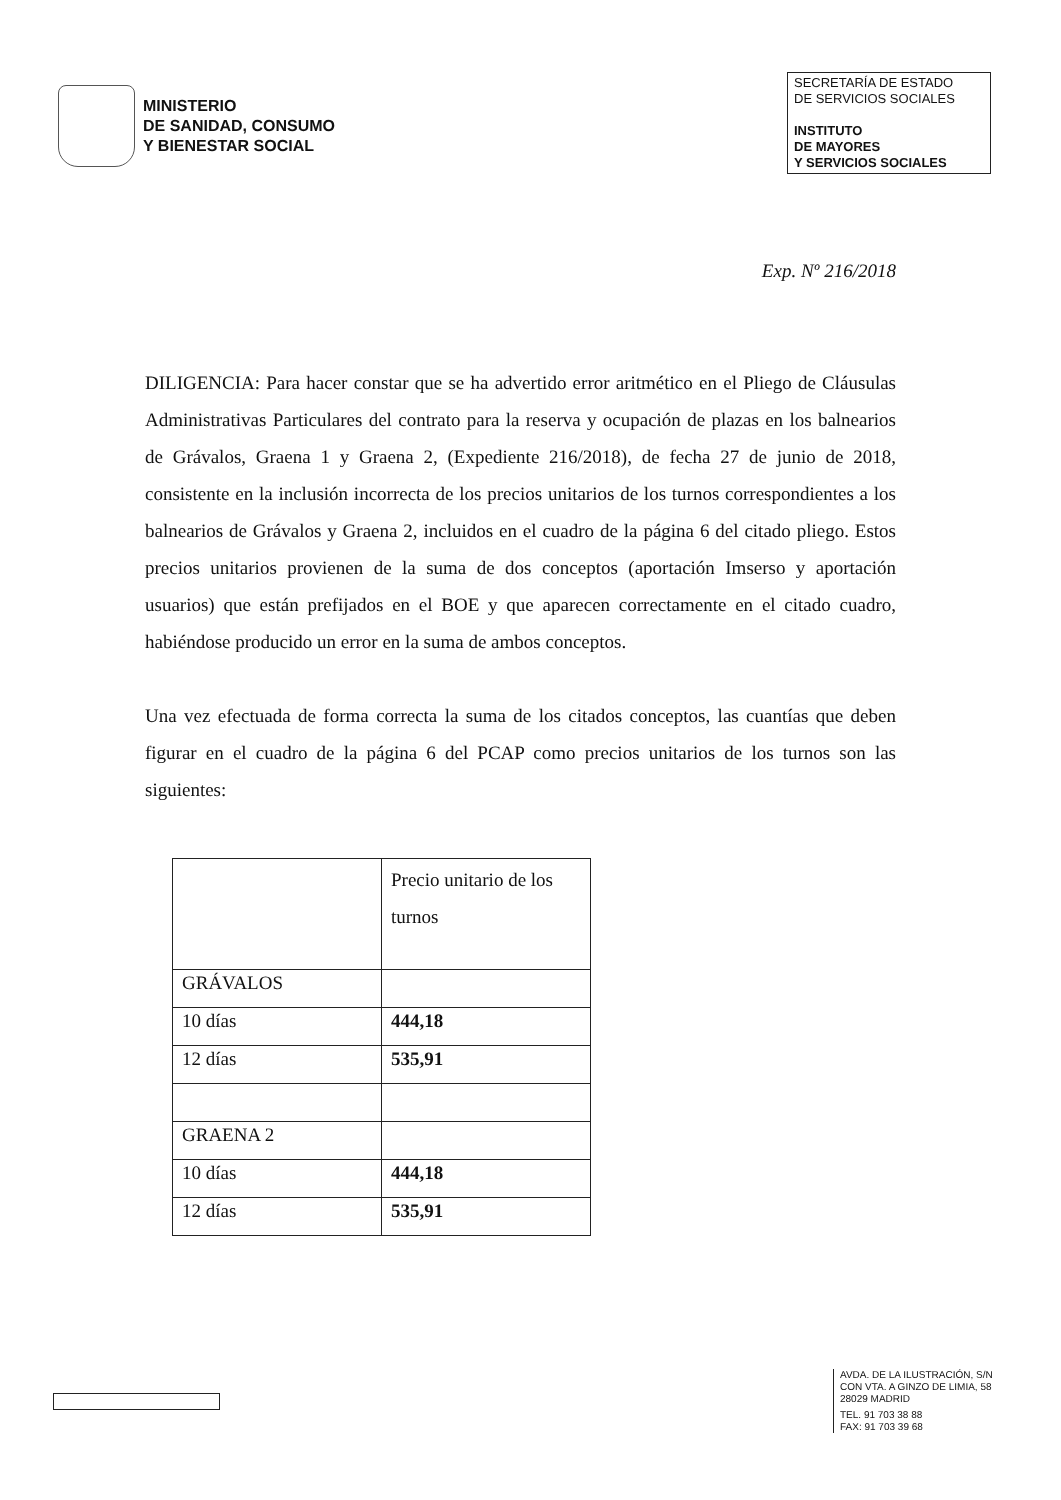MINISTERIO
DE SANIDAD, CONSUMO
Y BIENESTAR SOCIAL
SECRETARÍA DE ESTADO
DE SERVICIOS SOCIALES
INSTITUTO
DE MAYORES
Y SERVICIOS SOCIALES
Exp. Nº 216/2018
DILIGENCIA: Para hacer constar que se ha advertido error aritmético en el Pliego de Cláusulas Administrativas Particulares del contrato para la reserva y ocupación de plazas en los balnearios de Grávalos, Graena 1 y Graena 2, (Expediente 216/2018), de fecha 27 de junio de 2018, consistente en la inclusión incorrecta de los precios unitarios de los turnos correspondientes a los balnearios de Grávalos y Graena 2, incluidos en el cuadro de la página 6 del citado pliego. Estos precios unitarios provienen de la suma de dos conceptos (aportación Imserso y aportación usuarios) que están prefijados en el BOE y que aparecen correctamente en el citado cuadro, habiéndose producido un error en la suma de ambos conceptos.
Una vez efectuada de forma correcta la suma de los citados conceptos, las cuantías que deben figurar en el cuadro de la página 6 del PCAP como precios unitarios de los turnos son las siguientes:
| | Precio unitario de los turnos |
| GRÁVALOS | |
| 10 días | 444,18 |
| 12 días | 535,91 |
| GRAENA 2 | |
| 10 días | 444,18 |
| 12 días | 535,91 |
AVDA. DE LA ILUSTRACIÓN, S/N
CON VTA. A GINZO DE LIMIA, 58
28029 MADRID
TEL. 91 703 38 88
FAX: 91 703 39 68